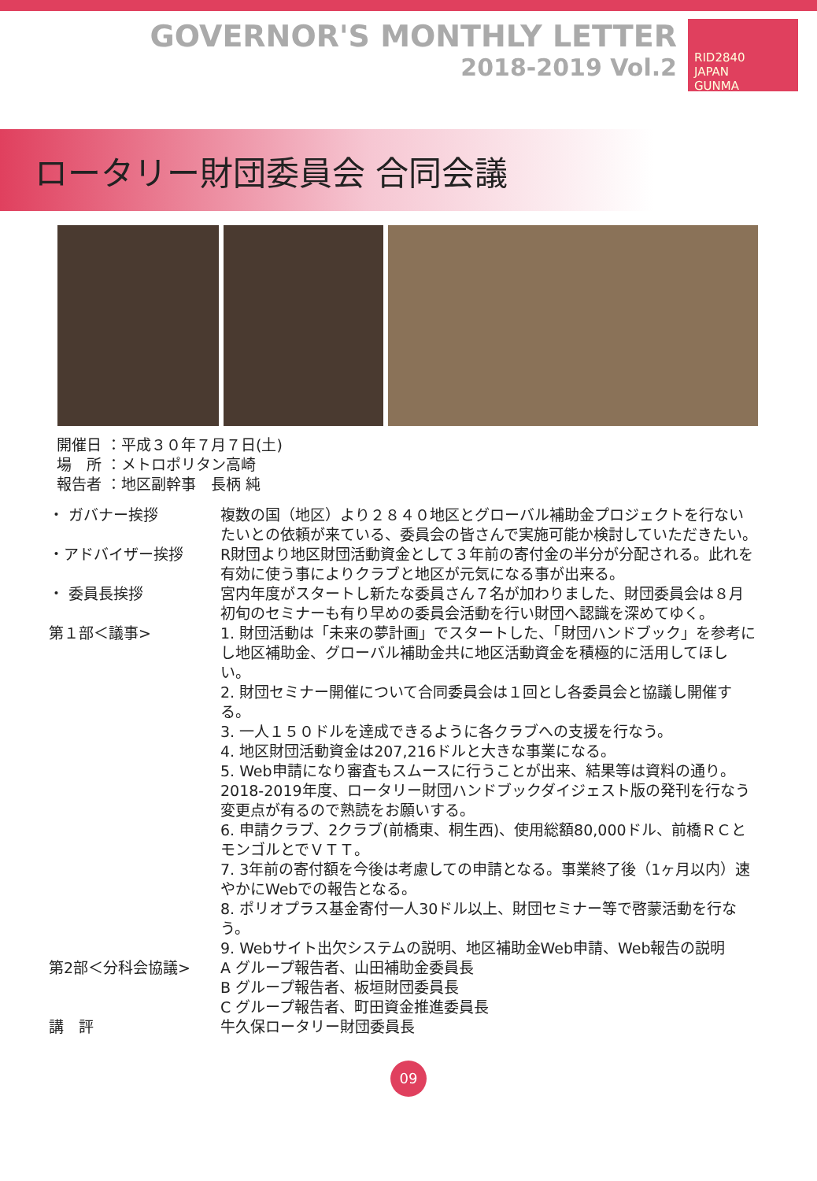GOVERNOR'S MONTHLY LETTER
2018-2019 Vol.2
RID2840
JAPAN
GUNMA
ロータリー財団委員会 合同会議
開催日 ：平成３０年７月７日(土)
場　所 ：メトロポリタン高崎
報告者 ：地区副幹事　長柄 純
| ・ ガバナー挨拶 | 複数の国（地区）より２８４０地区とグローバル補助金プロジェクトを行ないたいとの依頼が来ている、委員会の皆さんで実施可能か検討していただきたい。 |
| ・アドバイザー挨拶 | R財団より地区財団活動資金として３年前の寄付金の半分が分配される。此れを有効に使う事によりクラブと地区が元気になる事が出来る。 |
| ・ 委員長挨拶 | 宮内年度がスタートし新たな委員さん７名が加わりました、財団委員会は８月初旬のセミナーも有り早めの委員会活動を行い財団へ認識を深めてゆく。 |
| 第１部＜議事> | 1. 財団活動は「未来の夢計画」でスタートした、「財団ハンドブック」を参考にし地区補助金、グローバル補助金共に地区活動資金を積極的に活用してほしい。 2. 財団セミナー開催について合同委員会は１回とし各委員会と協議し開催する。 3. 一人１５０ドルを達成できるように各クラブへの支援を行なう。 4. 地区財団活動資金は207,216ドルと大きな事業になる。 5. Web申請になり審査もスムースに行うことが出来、結果等は資料の通り。2018-2019年度、ロータリー財団ハンドブックダイジェスト版の発刊を行なう変更点が有るので熟読をお願いする。 6. 申請クラブ、2クラブ(前橋東、桐生西)、使用総額80,000ドル、前橋ＲＣとモンゴルとでＶＴＴ。 7. 3年前の寄付額を今後は考慮しての申請となる。事業終了後（1ヶ月以内）速やかにWebでの報告となる。 8. ポリオプラス基金寄付一人30ドル以上、財団セミナー等で啓蒙活動を行なう。 9. Webサイト出欠システムの説明、地区補助金Web申請、Web報告の説明 |
| 第2部＜分科会協議> | A グループ報告者、山田補助金委員長 B グループ報告者、板垣財団委員長 C グループ報告者、町田資金推進委員長 |
| 講 評 | 牛久保ロータリー財団委員長 |
09